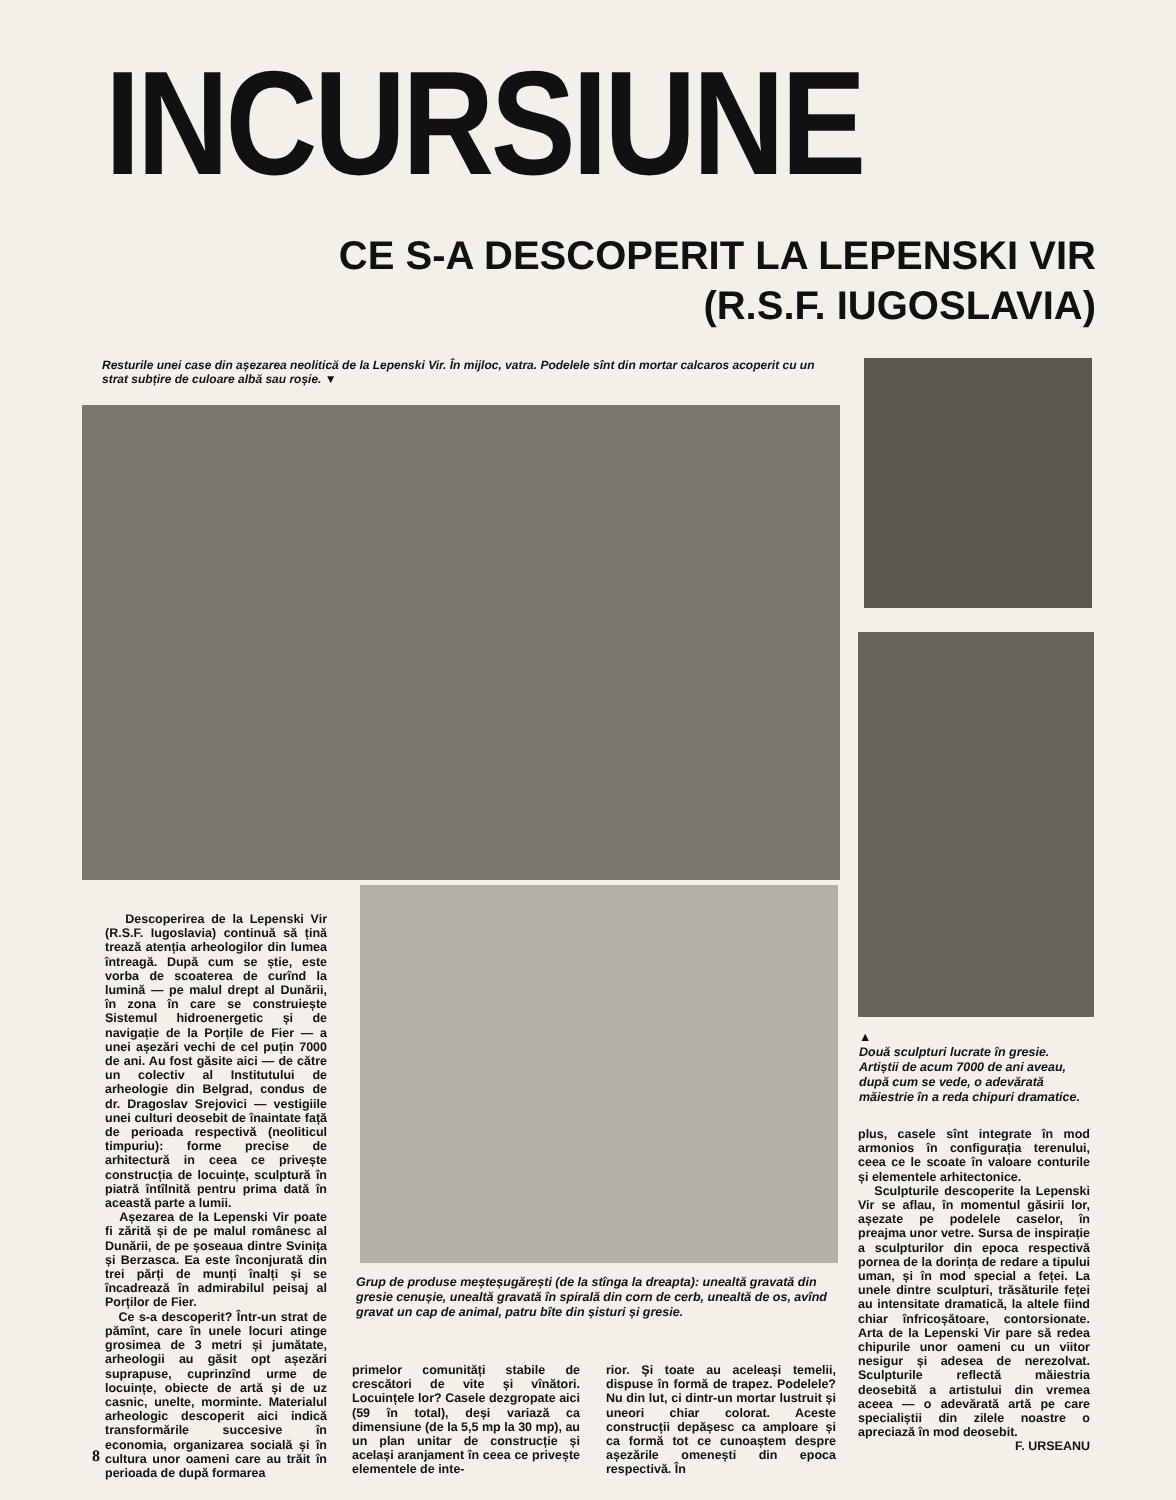INCURSIUNE
CE S-A DESCOPERIT LA LEPENSKI VIR
(R.S.F. IUGOSLAVIA)
Resturile unei case din așezarea neolitică de la Lepenski Vir. În mijloc, vatra. Podelele sînt din mortar calcaros acoperit cu un strat subțire de culoare albă sau roșie. ▼
▲
Două sculpturi lucrate în gresie. Artiștii de acum 7000 de ani aveau, după cum se vede, o adevărată măiestrie în a reda chipuri dramatice.
Descoperirea de la Lepenski Vir (R.S.F. Iugoslavia) continuă să țină trează atenția arheologilor din lumea întreagă. După cum se știe, este vorba de scoaterea de curînd la lumină — pe malul drept al Dunării, în zona în care se construiește Sistemul hidroenergetic și de navigație de la Porțile de Fier — a unei așezări vechi de cel puțin 7000 de ani. Au fost găsite aici — de către un colectiv al Institutului de arheologie din Belgrad, condus de dr. Dragoslav Srejovici — vestigiile unei culturi deosebit de înaintate față de perioada respectivă (neoliticul timpuriu): forme precise de arhitectură in ceea ce privește construcția de locuințe, sculptură în piatră întîlnită pentru prima dată în această parte a lumii.
Așezarea de la Lepenski Vir poate fi zărită și de pe malul românesc al Dunării, de pe șoseaua dintre Svinița și Berzasca. Ea este înconjurată din trei părți de munți înalți și se încadrează în admirabilul peisaj al Porților de Fier.
Ce s-a descoperit? Într-un strat de pămînt, care în unele locuri atinge grosimea de 3 metri și jumătate, arheologii au găsit opt așezări suprapuse, cuprinzînd urme de locuințe, obiecte de artă și de uz casnic, unelte, morminte. Materialul arheologic descoperit aici indică transformările succesive în economia, organizarea socială și în cultura unor oameni care au trăit în perioada de după formarea
Grup de produse meșteșugărești (de la stînga la dreapta): unealtă gravată din gresie cenușie, unealtă gravată în spirală din corn de cerb, unealtă de os, avînd gravat un cap de animal, patru bîte din șisturi și gresie.
primelor comunități stabile de crescători de vite și vînători. Locuințele lor? Casele dezgropate aici (59 în total), deși variază ca dimensiune (de la 5,5 mp la 30 mp), au un plan unitar de construcție și același aranjament în ceea ce privește elementele de inte-
rior. Și toate au aceleași temelii, dispuse în formă de trapez. Podelele? Nu din lut, ci dintr-un mortar lustruit și uneori chiar colorat. Aceste construcții depășesc ca amploare și ca formă tot ce cunoaștem despre așezările omenești din epoca respectivă. În
plus, casele sînt integrate în mod armonios în configurația terenului, ceea ce le scoate în valoare conturile și elementele arhitectonice.
Sculpturile descoperite la Lepenski Vir se aflau, în momentul găsirii lor, așezate pe podelele caselor, în preajma unor vetre. Sursa de inspirație a sculpturilor din epoca respectivă pornea de la dorința de redare a tipului uman, și în mod special a feței. La unele dintre sculpturi, trăsăturile feței au intensitate dramatică, la altele fiind chiar înfricoșătoare, contorsionate. Arta de la Lepenski Vir pare să redea chipurile unor oameni cu un viitor nesigur și adesea de nerezolvat. Sculpturile reflectă măiestria deosebită a artistului din vremea aceea — o adevărată artă pe care specialiștii din zilele noastre o apreciază în mod deosebit.
F. URSEANU
8